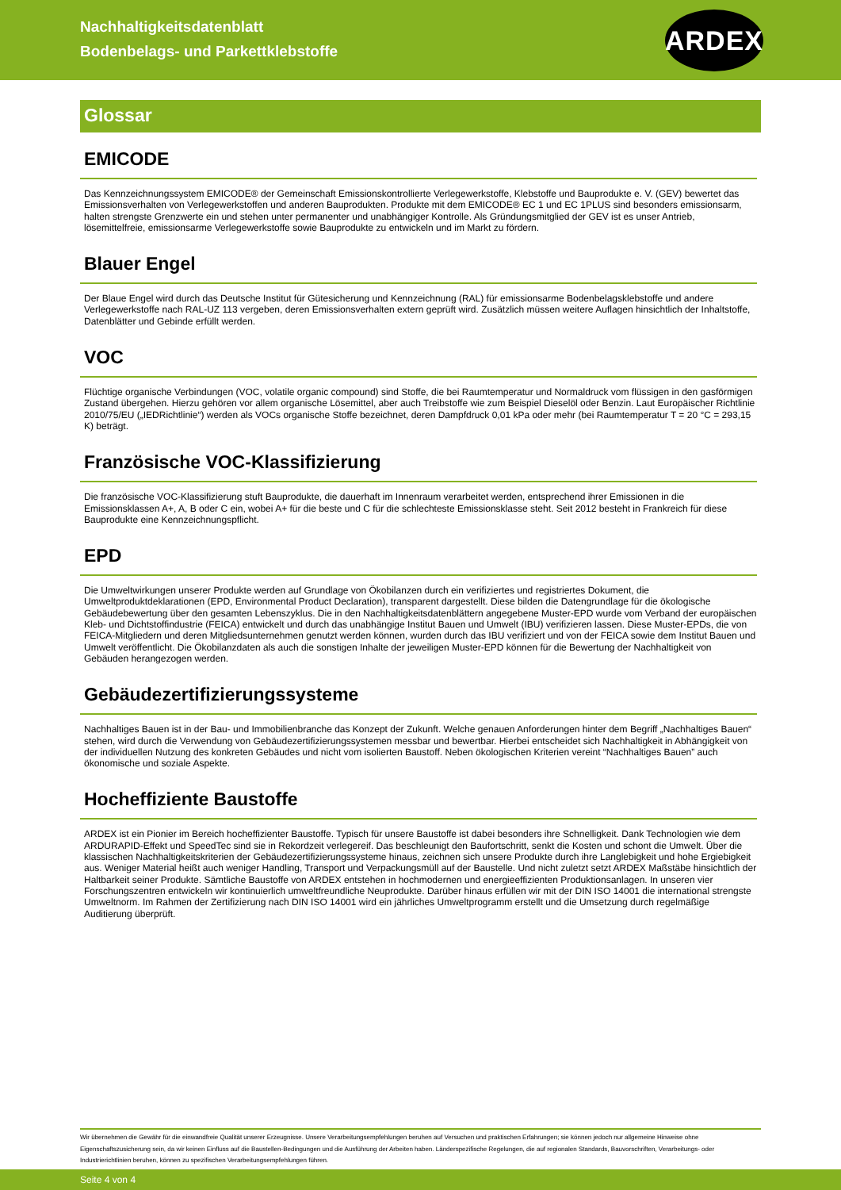Nachhaltigkeitsdatenblatt
Bodenbelags- und Parkettklebstoffe
ARDEX
Glossar
EMICODE
Das Kennzeichnungssystem EMICODE® der Gemeinschaft Emissionskontrollierte Verlegewerkstoffe, Klebstoffe und Bauprodukte e. V. (GEV) bewertet das Emissionsverhalten von Verlegewerkstoffen und anderen Bauprodukten. Produkte mit dem EMICODE® EC 1 und EC 1PLUS sind besonders emissionsarm, halten strengste Grenzwerte ein und stehen unter permanenter und unabhängiger Kontrolle. Als Gründungsmitglied der GEV ist es unser Antrieb, lösemittelfreie, emissionsarme Verlegewerkstoffe sowie Bauprodukte zu entwickeln und im Markt zu fördern.
Blauer Engel
Der Blaue Engel wird durch das Deutsche Institut für Gütesicherung und Kennzeichnung (RAL) für emissionsarme Bodenbelagsklebstoffe und andere Verlegewerkstoffe nach RAL-UZ 113 vergeben, deren Emissionsverhalten extern geprüft wird. Zusätzlich müssen weitere Auflagen hinsichtlich der Inhaltstoffe, Datenblätter und Gebinde erfüllt werden.
VOC
Flüchtige organische Verbindungen (VOC, volatile organic compound) sind Stoffe, die bei Raumtemperatur und Normaldruck vom flüssigen in den gasförmigen Zustand übergehen. Hierzu gehören vor allem organische Lösemittel, aber auch Treibstoffe wie zum Beispiel Dieselöl oder Benzin. Laut Europäischer Richtlinie 2010/75/EU („IEDRichtlinie“) werden als VOCs organische Stoffe bezeichnet, deren Dampfdruck 0,01 kPa oder mehr (bei Raumtemperatur T = 20 °C = 293,15 K) beträgt.
Französische VOC-Klassifizierung
Die französische VOC-Klassifizierung stuft Bauprodukte, die dauerhaft im Innenraum verarbeitet werden, entsprechend ihrer Emissionen in die Emissionsklassen A+, A, B oder C ein, wobei A+ für die beste und C für die schlechteste Emissionsklasse steht. Seit 2012 besteht in Frankreich für diese Bauprodukte eine Kennzeichnungspflicht.
EPD
Die Umweltwirkungen unserer Produkte werden auf Grundlage von Ökobilanzen durch ein verifiziertes und registriertes Dokument, die Umweltproduktdeklarationen (EPD, Environmental Product Declaration), transparent dargestellt. Diese bilden die Datengrundlage für die ökologische Gebäudebewertung über den gesamten Lebenszyklus. Die in den Nachhaltigkeitsdatenblättern angegebene Muster-EPD wurde vom Verband der europäischen Kleb- und Dichtstoffindustrie (FEICA) entwickelt und durch das unabhängige Institut Bauen und Umwelt (IBU) verifizieren lassen. Diese Muster-EPDs, die von FEICA-Mitgliedern und deren Mitgliedsunternehmen genutzt werden können, wurden durch das IBU verifiziert und von der FEICA sowie dem Institut Bauen und Umwelt veröffentlicht. Die Ökobilanzdaten als auch die sonstigen Inhalte der jeweiligen Muster-EPD können für die Bewertung der Nachhaltigkeit von Gebäuden herangezogen werden.
Gebäudezertifizierungssysteme
Nachhaltiges Bauen ist in der Bau- und Immobilienbranche das Konzept der Zukunft. Welche genauen Anforderungen hinter dem Begriff „Nachhaltiges Bauen“ stehen, wird durch die Verwendung von Gebäudezertifizierungssystemen messbar und bewertbar. Hierbei entscheidet sich Nachhaltigkeit in Abhängigkeit von der individuellen Nutzung des konkreten Gebäudes und nicht vom isolierten Baustoff. Neben ökologischen Kriterien vereint “Nachhaltiges Bauen” auch ökonomische und soziale Aspekte.
Hocheffiziente Baustoffe
ARDEX ist ein Pionier im Bereich hocheffizienter Baustoffe. Typisch für unsere Baustoffe ist dabei besonders ihre Schnelligkeit. Dank Technologien wie dem ARDURAPID-Effekt und SpeedTec sind sie in Rekordzeit verlegereif. Das beschleunigt den Baufortschritt, senkt die Kosten und schont die Umwelt. Über die klassischen Nachhaltigkeitskriterien der Gebäudezertifizierungssysteme hinaus, zeichnen sich unsere Produkte durch ihre Langlebigkeit und hohe Ergiebigkeit aus. Weniger Material heißt auch weniger Handling, Transport und Verpackungsmüll auf der Baustelle. Und nicht zuletzt setzt ARDEX Maßstäbe hinsichtlich der Haltbarkeit seiner Produkte. Sämtliche Baustoffe von ARDEX entstehen in hochmodernen und energieeffizienten Produktionsanlagen. In unseren vier Forschungszentren entwickeln wir kontinuierlich umweltfreundliche Neuprodukte. Darüber hinaus erfüllen wir mit der DIN ISO 14001 die international strengste Umweltnorm. Im Rahmen der Zertifizierung nach DIN ISO 14001 wird ein jährliches Umweltprogramm erstellt und die Umsetzung durch regelmäßige Auditierung überprüft.
Wir übernehmen die Gewähr für die einwandfreie Qualität unserer Erzeugnisse. Unsere Verarbeitungsempfehlungen beruhen auf Versuchen und praktischen Erfahrungen; sie können jedoch nur allgemeine Hinweise ohne Eigenschaftszusicherung sein, da wir keinen Einfluss auf die Baustellen-Bedingungen und die Ausführung der Arbeiten haben. Länderspezifische Regelungen, die auf regionalen Standards, Bauvorschriften, Verarbeitungs- oder Industrierichtlinien beruhen, können zu spezifischen Verarbeitungsempfehlungen führen.
Seite 4 von 4